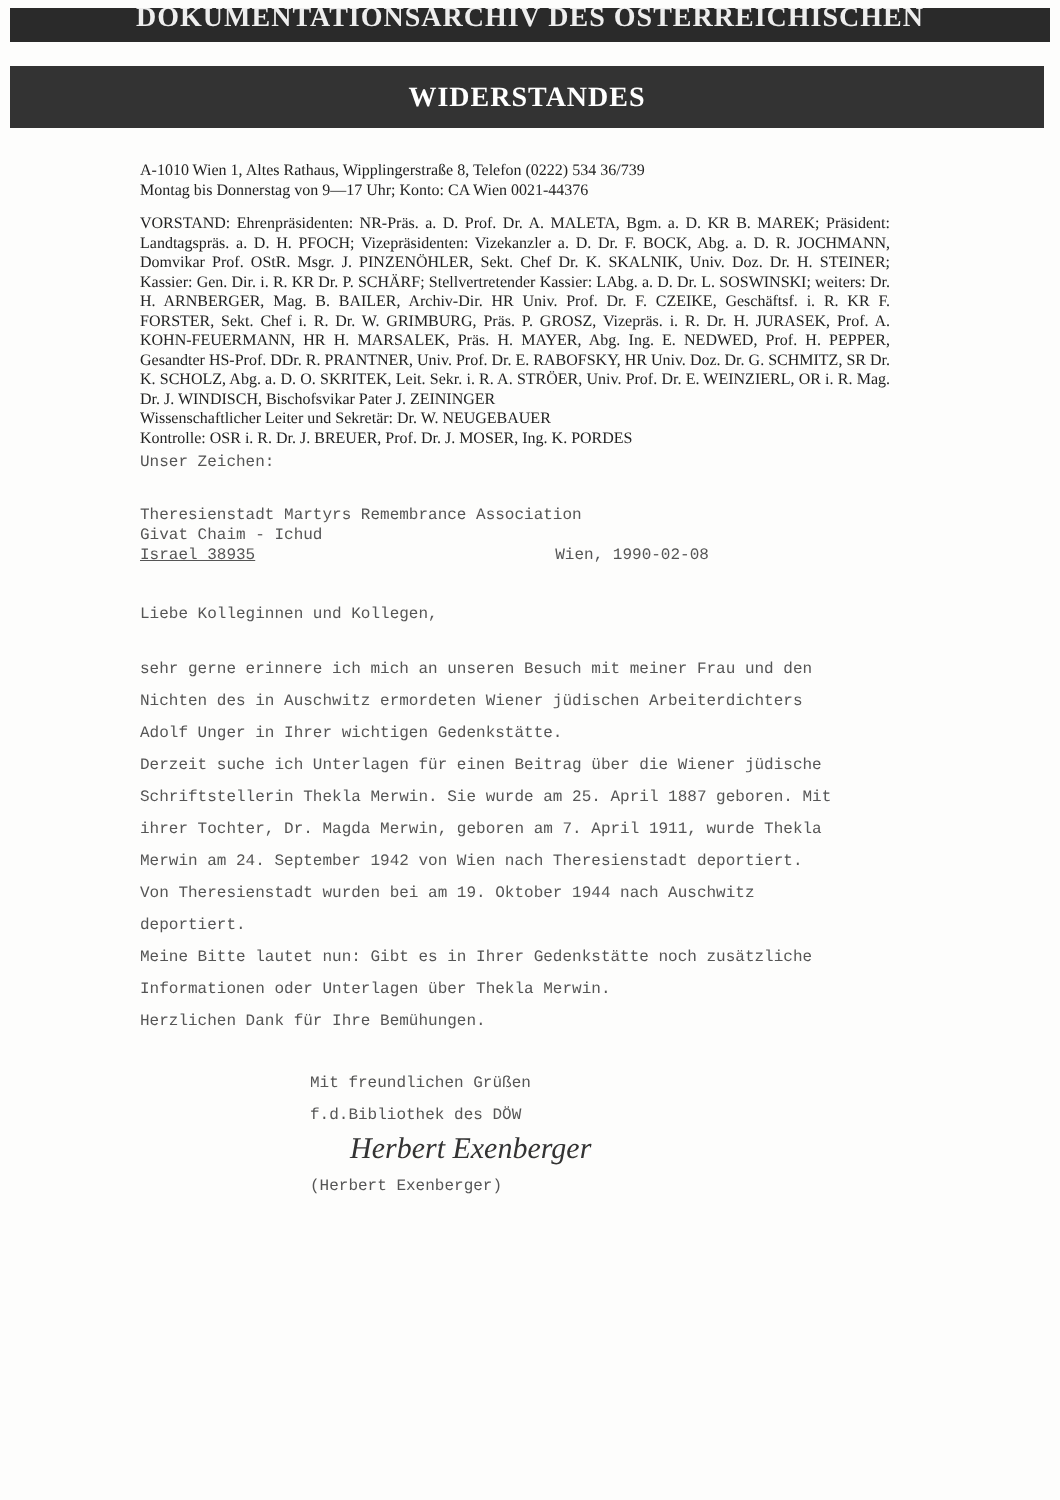DOKUMENTATIONSARCHIV DES ÖSTERREICHISCHEN
WIDERSTANDES
A-1010 Wien 1, Altes Rathaus, Wipplingerstraße 8, Telefon (0222) 534 36/739
Montag bis Donnerstag von 9—17 Uhr; Konto: CA Wien 0021-44376
VORSTAND: Ehrenpräsidenten: NR-Präs. a. D. Prof. Dr. A. MALETA, Bgm. a. D. KR B. MAREK; Präsident: Landtagspräs. a. D. H. PFOCH; Vizepräsidenten: Vizekanzler a. D. Dr. F. BOCK, Abg. a. D. R. JOCHMANN, Domvikar Prof. OStR. Msgr. J. PINZENÖHLER, Sekt. Chef Dr. K. SKALNIK, Univ. Doz. Dr. H. STEINER; Kassier: Gen. Dir. i. R. KR Dr. P. SCHÄRF; Stellvertretender Kassier: LAbg. a. D. Dr. L. SOSWINSKI; weiters: Dr. H. ARNBERGER, Mag. B. BAILER, Archiv-Dir. HR Univ. Prof. Dr. F. CZEIKE, Geschäftsf. i. R. KR F. FORSTER, Sekt. Chef i. R. Dr. W. GRIMBURG, Präs. P. GROSZ, Vizepräs. i. R. Dr. H. JURASEK, Prof. A. KOHN-FEUERMANN, HR H. MARSALEK, Präs. H. MAYER, Abg. Ing. E. NEDWED, Prof. H. PEPPER, Gesandter HS-Prof. DDr. R. PRANTNER, Univ. Prof. Dr. E. RABOFSKY, HR Univ. Doz. Dr. G. SCHMITZ, SR Dr. K. SCHOLZ, Abg. a. D. O. SKRITEK, Leit. Sekr. i. R. A. STRÖER, Univ. Prof. Dr. E. WEINZIERL, OR i. R. Mag. Dr. J. WINDISCH, Bischofsvikar Pater J. ZEININGER
Wissenschaftlicher Leiter und Sekretär: Dr. W. NEUGEBAUER
Kontrolle: OSR i. R. Dr. J. BREUER, Prof. Dr. J. MOSER, Ing. K. PORDES
Unser Zeichen:
Theresienstadt Martyrs Remembrance Association
Givat Chaim - Ichud
Israel 38935 Wien, 1990-02-08
Liebe Kolleginnen und Kollegen,
sehr gerne erinnere ich mich an unseren Besuch mit meiner Frau und den Nichten des in Auschwitz ermordeten Wiener jüdischen Arbeiterdichters Adolf Unger in Ihrer wichtigen Gedenkstätte.
Derzeit suche ich Unterlagen für einen Beitrag über die Wiener jüdische Schriftstellerin Thekla Merwin. Sie wurde am 25. April 1887 geboren. Mit ihrer Tochter, Dr. Magda Merwin, geboren am 7. April 1911, wurde Thekla Merwin am 24. September 1942 von Wien nach Theresienstadt deportiert. Von Theresienstadt wurden bei am 19. Oktober 1944 nach Auschwitz deportiert.
Meine Bitte lautet nun: Gibt es in Ihrer Gedenkstätte noch zusätzliche Informationen oder Unterlagen über Thekla Merwin.
Herzlichen Dank für Ihre Bemühungen.
Mit freundlichen Grüßen
f.d.Bibliothek des DÖW
Herbert Exenberger
(Herbert Exenberger)